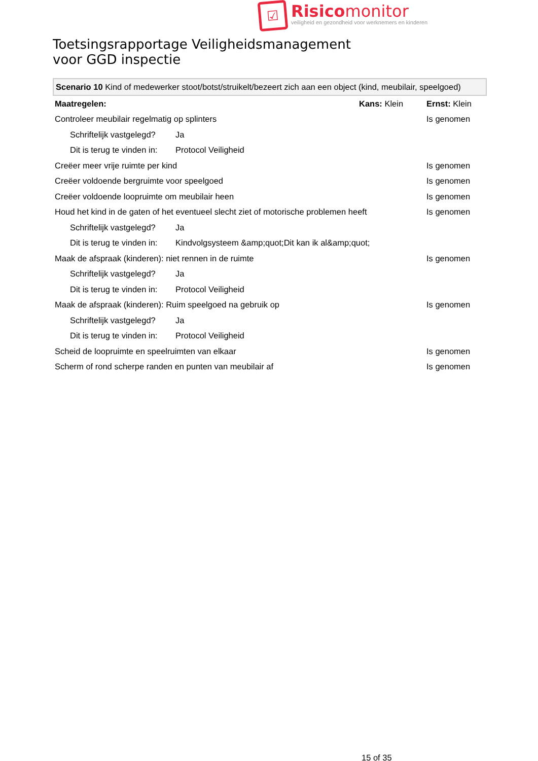☑
Risicomonitor
veiligheid en gezondheid voor werknemers en kinderen
Toetsingsrapportage Veiligheidsmanagement
voor GGD inspectie
Scenario 10 Kind of medewerker stoot/botst/struikelt/bezeert zich aan een object (kind, meubilair, speelgoed)
| Maatregelen: | | Kans: Klein | Ernst: Klein |
| Controleer meubilair regelmatig op splinters | | | Is genomen |
| Schriftelijk vastgelegd? | Ja | | |
| Dit is terug te vinden in: | Protocol Veiligheid | | |
| Creëer meer vrije ruimte per kind | | | Is genomen |
| Creëer voldoende bergruimte voor speelgoed | | | Is genomen |
| Creëer voldoende loopruimte om meubilair heen | | | Is genomen |
| Houd het kind in de gaten of het eventueel slecht ziet of motorische problemen heeft | | | Is genomen |
| Schriftelijk vastgelegd? | Ja | | |
| Dit is terug te vinden in: | Kindvolgsysteem &amp;quot;Dit kan ik al&amp;quot; | | |
| Maak de afspraak (kinderen): niet rennen in de ruimte | | | Is genomen |
| Schriftelijk vastgelegd? | Ja | | |
| Dit is terug te vinden in: | Protocol Veiligheid | | |
| Maak de afspraak (kinderen): Ruim speelgoed na gebruik op | | | Is genomen |
| Schriftelijk vastgelegd? | Ja | | |
| Dit is terug te vinden in: | Protocol Veiligheid | | |
| Scheid de loopruimte en speelruimten van elkaar | | | Is genomen |
| Scherm of rond scherpe randen en punten van meubilair af | | | Is genomen |
15 of 35